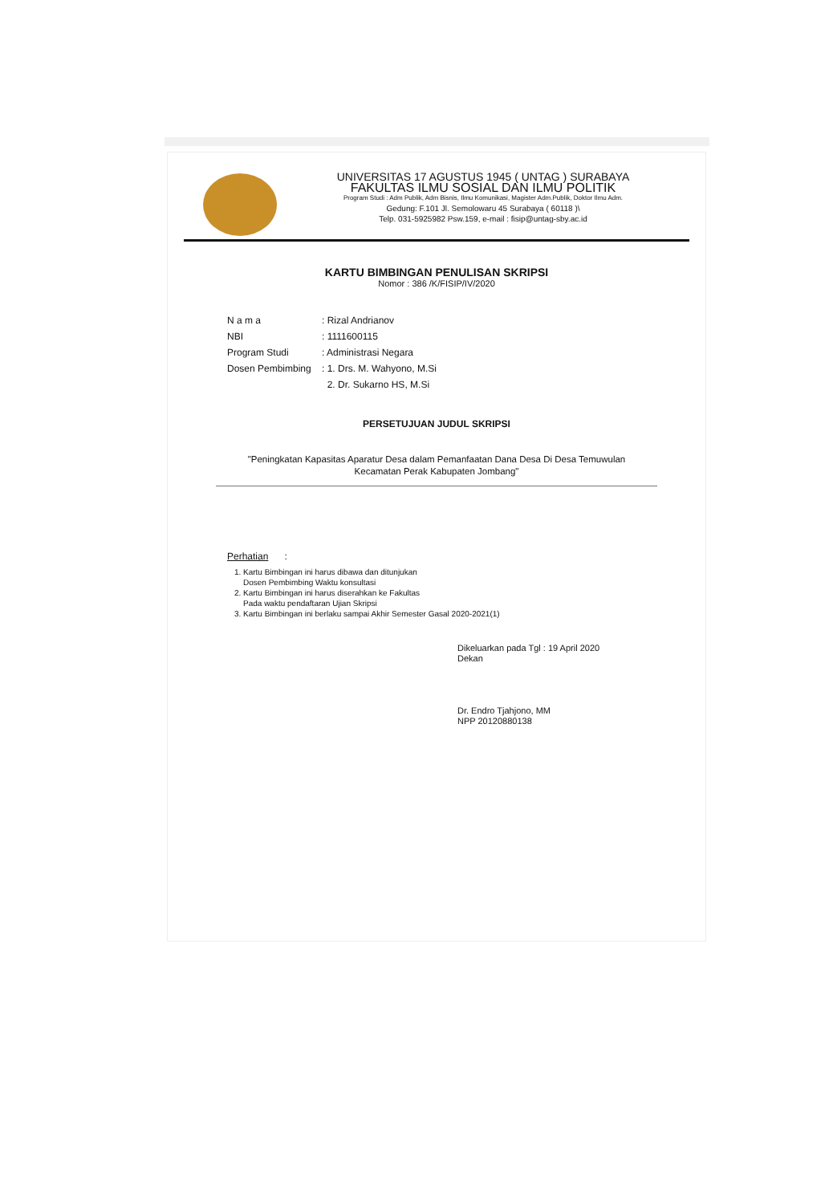UNIVERSITAS 17 AGUSTUS 1945 ( UNTAG ) SURABAYA
FAKULTAS ILMU SOSIAL DAN ILMU POLITIK
Program Studi : Adm Publik, Adm Bisnis, Ilmu Komunikasi, Magister Adm.Publik, Doktor Ilmu Adm.
Gedung: F.101 Jl. Semolowaru 45 Surabaya ( 60118 )\
Telp. 031-5925982 Psw.159, e-mail : fisip@untag-sby.ac.id
KARTU BIMBINGAN PENULISAN SKRIPSI
Nomor : 386 /K/FISIP/IV/2020
| N a m a | : Rizal Andrianov |
| NBI | : 1111600115 |
| Program Studi | : Administrasi Negara |
| Dosen Pembimbing | : 1. Drs. M. Wahyono, M.Si |
| | 2. Dr. Sukarno HS, M.Si |
PERSETUJUAN JUDUL SKRIPSI
"Peningkatan Kapasitas Aparatur Desa dalam Pemanfaatan Dana Desa Di Desa Temuwulan
Kecamatan Perak Kabupaten Jombang"
Perhatian :
1. Kartu Bimbingan ini harus dibawa dan ditunjukan
Dosen Pembimbing Waktu konsultasi
2. Kartu Bimbingan ini harus diserahkan ke Fakultas
Pada waktu pendaftaran Ujian Skripsi
3. Kartu Bimbingan ini berlaku sampai Akhir Semester Gasal 2020-2021(1)
Dikeluarkan pada Tgl : 19 April 2020
Dekan
Dr. Endro Tjahjono, MM
NPP 20120880138